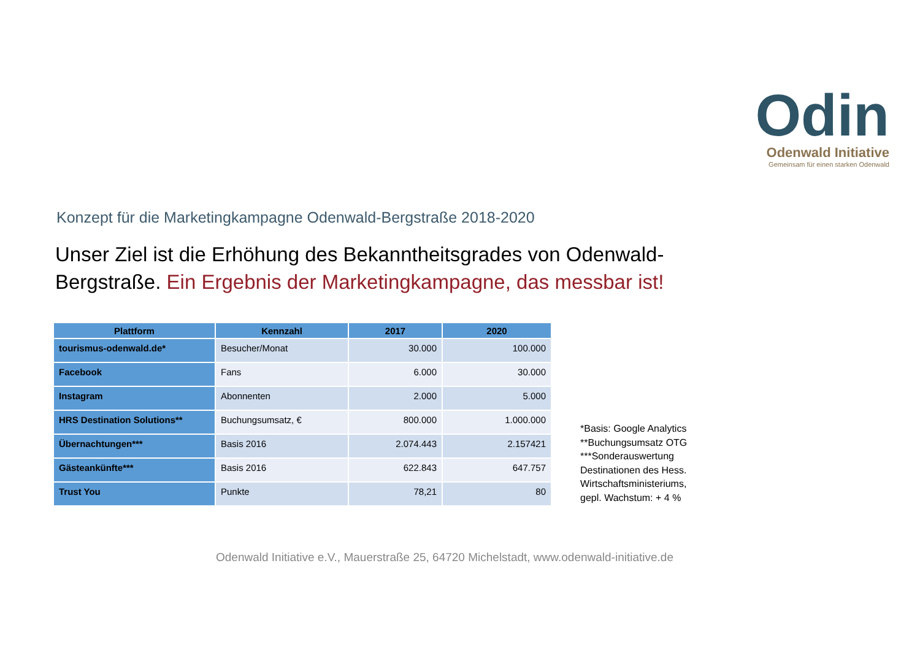Odin
Odenwald Initiative
Gemeinsam für einen starken Odenwald
Konzept für die Marketingkampagne Odenwald-Bergstraße 2018-2020
Unser Ziel ist die Erhöhung des Bekanntheitsgrades von Odenwald-Bergstraße. Ein Ergebnis der Marketingkampagne, das messbar ist!
| Plattform | Kennzahl | 2017 | 2020 |
| --- | --- | --- | --- |
| tourismus-odenwald.de* | Besucher/Monat | 30.000 | 100.000 |
| Facebook | Fans | 6.000 | 30.000 |
| Instagram | Abonnenten | 2.000 | 5.000 |
| HRS Destination Solutions** | Buchungsumsatz, € | 800.000 | 1.000.000 |
| Übernachtungen*** | Basis 2016 | 2.074.443 | 2.157421 |
| Gästeankünfte*** | Basis 2016 | 622.843 | 647.757 |
| Trust You | Punkte | 78,21 | 80 |
*Basis: Google Analytics
**Buchungsumsatz OTG
***Sonderauswertung
Destinationen des Hess.
Wirtschaftsministeriums,
gepl. Wachstum: + 4 %
Odenwald Initiative e.V., Mauerstraße 25, 64720 Michelstadt, www.odenwald-initiative.de